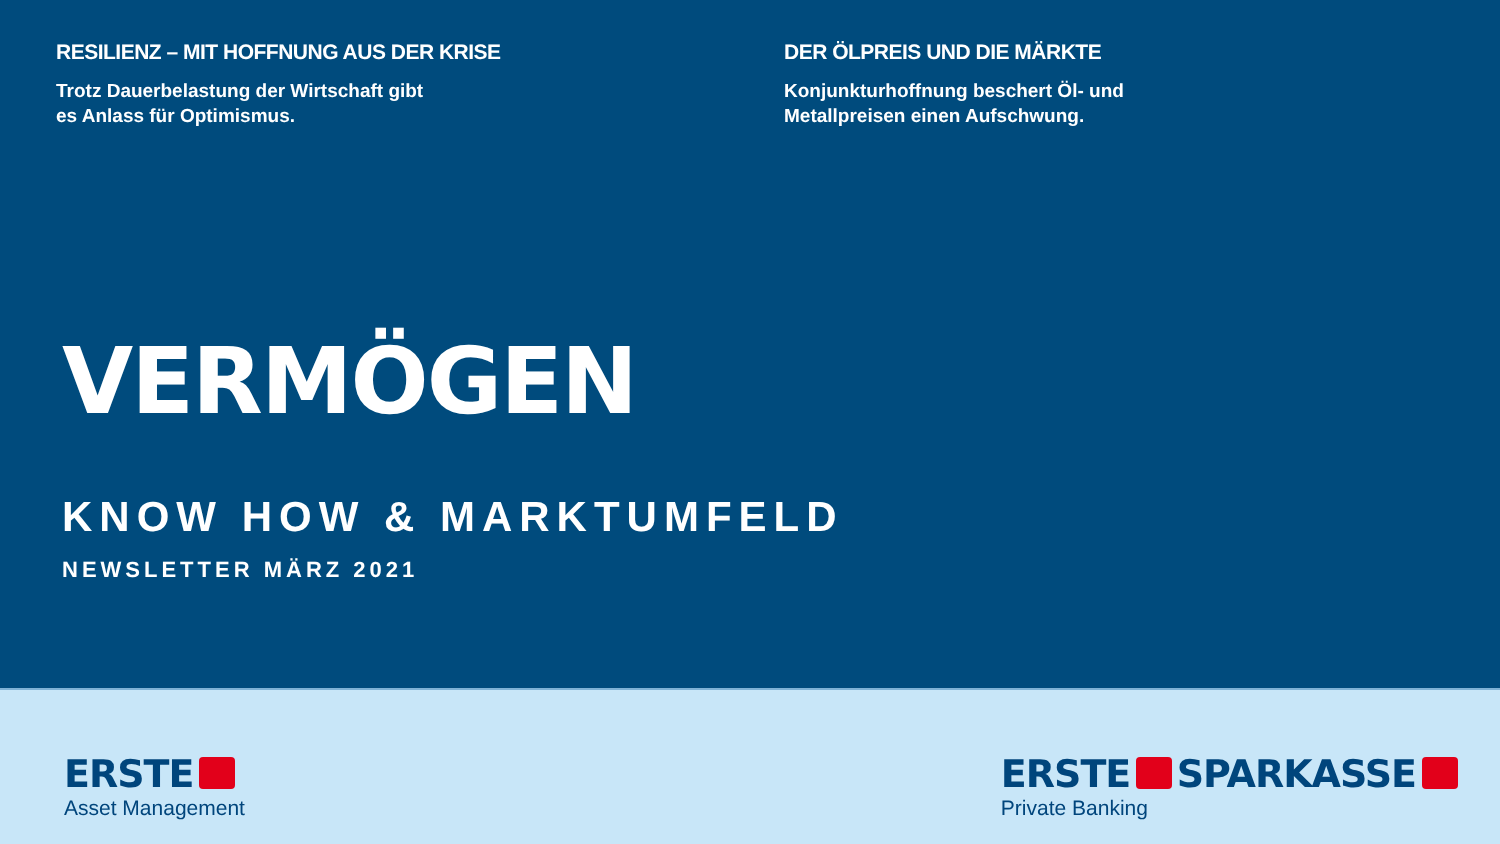RESILIENZ – MIT HOFFNUNG AUS DER KRISE
Trotz Dauerbelastung der Wirtschaft gibt
es Anlass für Optimismus.
DER ÖLPREIS UND DIE MÄRKTE
Konjunkturhoffnung beschert Öl- und
Metallpreisen einen Aufschwung.
VERMÖGEN
KNOW HOW & MARKTUMFELD
NEWSLETTER MÄRZ 2021
ERSTE
Asset Management
ERSTE SPARKASSE
Private Banking